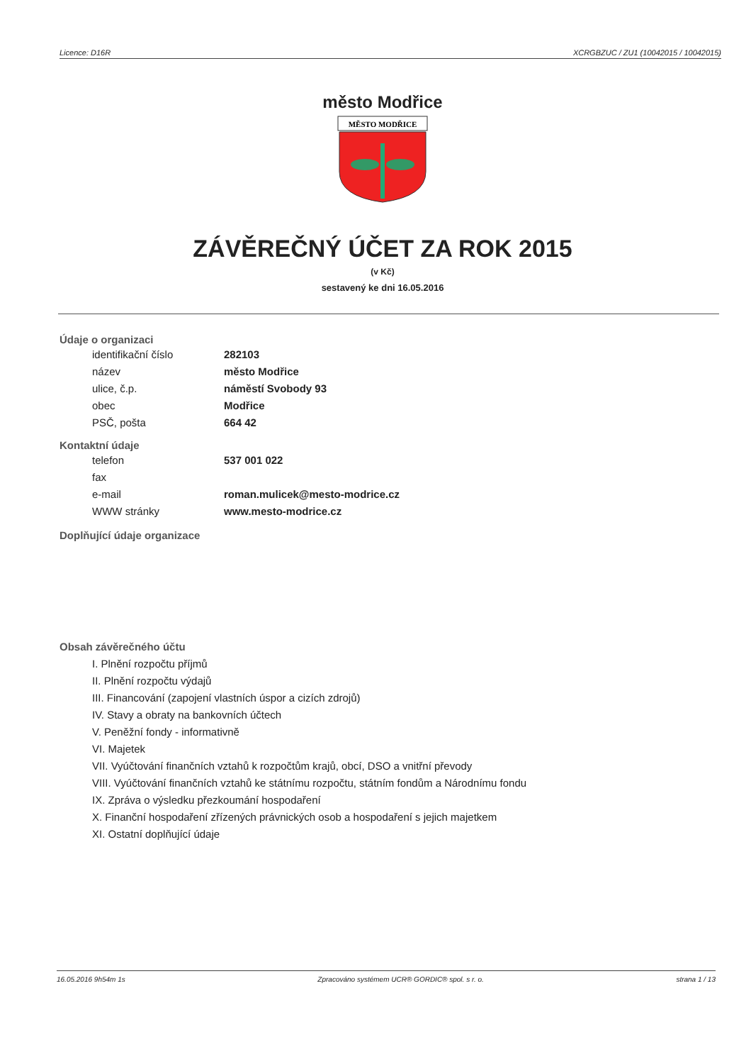Licence: D16R XCRGBZUC / ZU1 (10042015 / 10042015)
město Modřice
MĚSTO MODŘICE
ZÁVĚREČNÝ ÚČET ZA ROK 2015
(v Kč)
sestavený ke dni 16.05.2016
Údaje o organizaci
| identifikační číslo | 282103 |
| název | město Modřice |
| ulice, č.p. | náměstí Svobody 93 |
| obec | Modřice |
| PSČ, pošta | 664 42 |
Kontaktní údaje
| telefon | 537 001 022 |
| fax | |
| e-mail | roman.mulicek@mesto-modrice.cz |
| WWW stránky | www.mesto-modrice.cz |
Doplňující údaje organizace
Obsah závěrečného účtu
I. Plnění rozpočtu příjmů
II. Plnění rozpočtu výdajů
III. Financování (zapojení vlastních úspor a cizích zdrojů)
IV. Stavy a obraty na bankovních účtech
V. Peněžní fondy - informativně
VI. Majetek
VII. Vyúčtování finančních vztahů k rozpočtům krajů, obcí, DSO a vnitřní převody
VIII. Vyúčtování finančních vztahů ke státnímu rozpočtu, státním fondům a Národnímu fondu
IX. Zpráva o výsledku přezkoumání hospodaření
X. Finanční hospodaření zřízených právnických osob a hospodaření s jejich majetkem
XI. Ostatní doplňující údaje
16.05.2016 9h54m 1s Zpracováno systémem UCR® GORDIC® spol. s r. o. strana 1 / 13